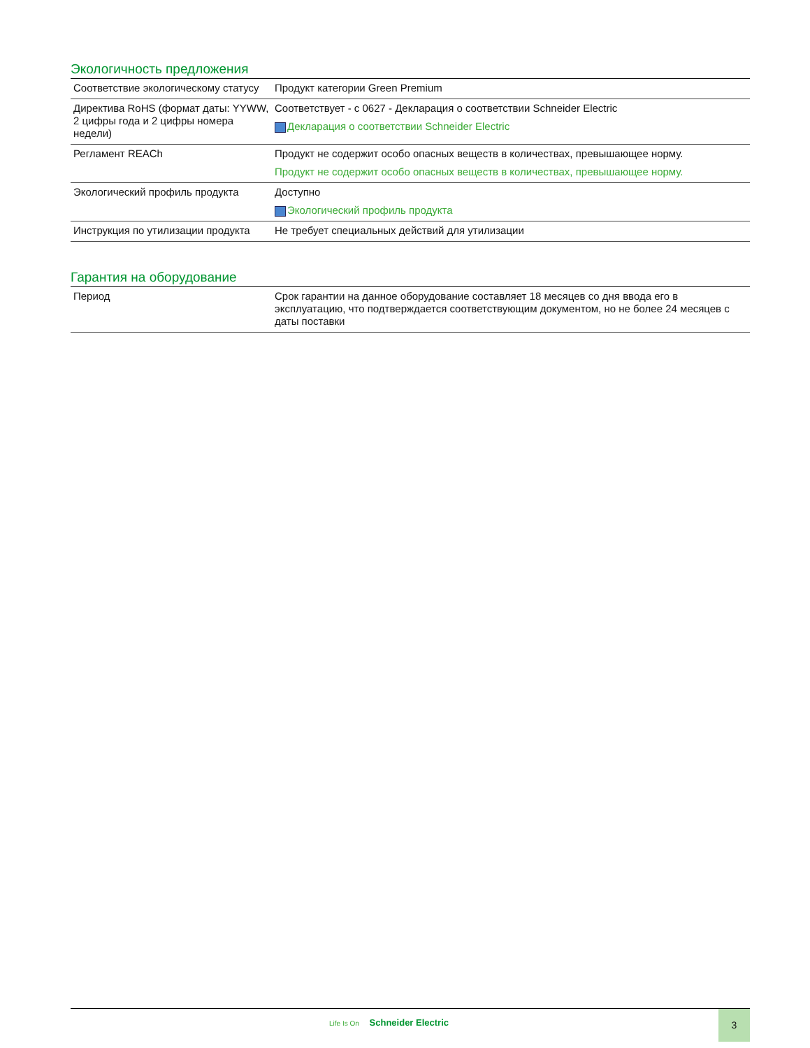Экологичность предложения
| Соответствие экологическому статусу | Продукт категории Green Premium |
| Директива RoHS (формат даты: YYWW, 2 цифры года и 2 цифры номера недели) | Соответствует - с 0627 - Декларация о соответствии Schneider Electric Декларация о соответствии Schneider Electric |
| Регламент REACh | Продукт не содержит особо опасных веществ в количествах, превышающее норму. Продукт не содержит особо опасных веществ в количествах, превышающее норму. |
| Экологический профиль продукта | Доступно Экологический профиль продукта |
| Инструкция по утилизации продукта | Не требует специальных действий для утилизации |
Гарантия на оборудование
| Период | Срок гарантии на данное оборудование составляет 18 месяцев со дня ввода его в эксплуатацию, что подтверждается соответствующим документом, но не более 24 месяцев с даты поставки |
Life Is On Schneider Electric
3